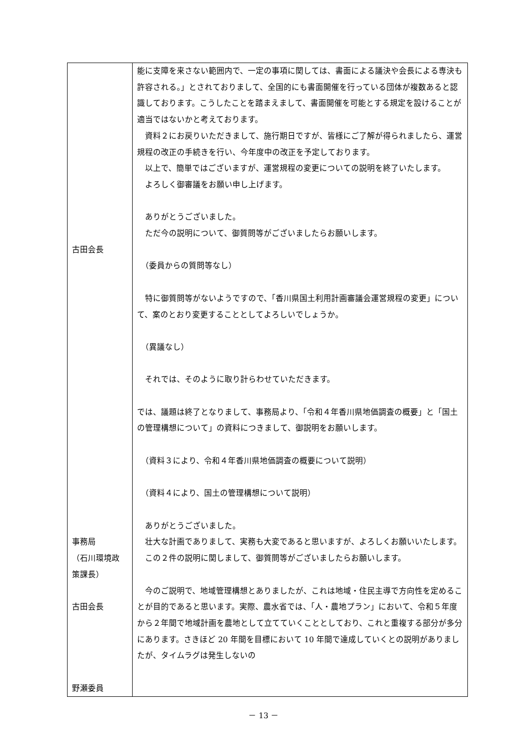| 古田会長 事務局 （石川環境政 策課長） 古田会長 野瀬委員 | 能に支障を来さない範囲内で、一定の事項に関しては、書面による議決や会長による専決も許容される。」とされておりまして、全国的にも書面開催を行っている団体が複数あると認識しております。こうしたことを踏まえまして、書面開催を可能とする規定を設けることが適当ではないかと考えております。 資料２にお戻りいただきまして、施行期日ですが、皆様にご了解が得られましたら、運営規程の改正の手続きを行い、今年度中の改正を予定しております。 以上で、簡単ではございますが、運営規程の変更についての説明を終了いたします。 よろしく御審議をお願い申し上げます。 ありがとうございました。 ただ今の説明について、御質問等がございましたらお願いします。 （委員からの質問等なし） 特に御質問等がないようですので、「香川県国土利用計画審議会運営規程の変更」について、案のとおり変更することとしてよろしいでしょうか。 （異議なし） それでは、そのように取り計らわせていただきます。 では、議題は終了となりまして、事務局より、「令和４年香川県地価調査の概要」と「国土の管理構想について」の資料につきまして、御説明をお願いします。 （資料３により、令和４年香川県地価調査の概要について説明） （資料４により、国土の管理構想について説明） ありがとうございました。 壮大な計画でありまして、実務も大変であると思いますが、よろしくお願いいたします。 この２件の説明に関しまして、御質問等がございましたらお願いします。 今のご説明で、地域管理構想とありましたが、これは地域・住民主導で方向性を定めることが目的であると思います。実際、農水省では、「人・農地プラン」において、令和５年度から２年間で地域計画を農地として立てていくこととしており、これと重複する部分が多分にあります。さきほど 20 年間を目標において 10 年間で達成していくとの説明がありましたが、タイムラグは発生しないの |
－ 13 －